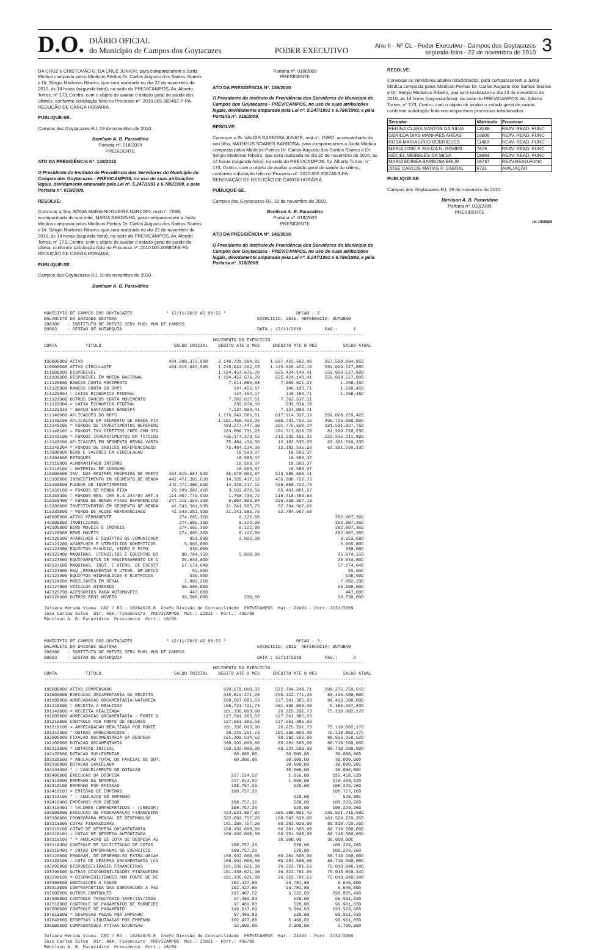D.O.
DIÁRIO OFICIAL
do Município de Campos dos Goytacazes
PODER EXECUTIVO
Ano II - Nº CL - Poder Executivo - Campos dos Goytacazes
segunda-feira - 22 de novembro de 2010
3
DA CRUZ e CRISTOVÃO G. DA CRUZ JUNIOR, para comparecerem a Junta Médica composta pelos Médicos-Peritos Dr. Carlos Augusto dos Santos Soares e Dr. Sérgio Medeiros Ribeiro, que será realizada no dia 22 de novembro de 2010, às 14 horas (segunda-feira), na sede do PREVICAMPOS, Av. Alberto Torres, n° 173, Centro, com o objeto de avaliar o estado geral de saúde dos últimos, conforme solicitação feito no Processo nº. 2010.005.005402-P-PA-REDUÇÃO DE CARGA HORÁRIA.
PUBLIQUE-SE.
Campos dos Goytacazes-RJ, 19 de novembro de 2010.
Benilson A. B. Paravidino
Portaria nº. 018/2009
PRESIDENTE
ATO DA PRESIDÊNCIA Nº. 138/2010
O Presidente do Instituto de Previdência dos Servidores do Município de Campos dos Goytacazes - PREVICAMPOS, no uso de suas atribuições legais, devidamente amparado pela Lei nº. 5.247/1991 e 6.786/1999, e pela Portaria nº. 018/2009,
RESOLVE:
Convocar a Sra, SÔNIA MARIA NOGUEIRA NARCISO, mat.n°: 7038, acompanhada de sua mãe, MARIA SARDINHA, para comparecerem a Junta Médica composta pelos Médicos-Peritos Dr. Carlos Augusto dos Santos Soares e Dr. Sérgio Medeiros Ribeiro, que será realizada no dia 22 de novembro de 2010, às 14 horas (segunda-feira), na sede do PREVICAMPOS, Av. Alberto Torres, n° 173, Centro, com o objeto de avaliar o estado geral de saúde da última, conforme solicitação feito no Processo nº. 2010.005.006803-8-PA-REDUÇÃO DE CARGA HORÁRIA.
PUBLIQUE-SE.
Campos dos Goytacazes-RJ, 19 de novembro de 2010.
Benilson A. B. Paravidino
Portaria nº. 018/2009
PRESIDENTE
ATO DA PRESIDÊNCIA Nº. 139/2010
O Presidente do Instituto de Previdência dos Servidores do Município de Campos dos Goytacazes - PREVICAMPOS, no uso de suas atribuições legais, devidamente amparado pela Lei nº. 5.247/1991 e 6.786/1999, e pela Portaria nº. 018/2009,
RESOLVE:
Convocar o Sr, VALDIR BARBOSA JUNIOR, mat.n°: 15867, acompanhado de seu filho, MATHEUS SOARES BARBOSA, para comparecerem a Junta Médica composta pelos Médicos-Peritos Dr. Carlos Augusto dos Santos Soares e Dr. Sérgio Medeiros Ribeiro, que será realizada no dia 22 de novembro de 2010, às 14 horas (segunda-feira), na sede do PREVICAMPOS, Av. Alberto Torres, n° 173, Centro, com o objeto de avaliar o estado geral de saúde do último, conforme solicitação feito no Processo nº. 2010.005.005740-3-PA-RENOVAÇÃO DE REDUÇÃO DE CARGA HORÁRIA.
PUBLIQUE-SE.
Campos dos Goytacazes-RJ, 19 de novembro de 2010.
Benilson A. B. Paravidino
Portaria nº. 018/2009
PRESIDENTE
ATO DA PRESIDÊNCIA Nº. 140/2010
O Presidente do Instituto de Previdência dos Servidores do Município de Campos dos Goytacazes - PREVICAMPOS, no uso de suas atribuições legais, devidamente amparado pela Lei nº. 5.247/1991 e 6.786/1999, e pela Portaria nº. 018/2009,
RESOLVE:
Convocar os servidores abaixo relacionados, para comparecerem a Junta Médica composta pelos Médicos-Peritos Dr. Carlos Augusto dos Santos Soares e Dr. Sérgio Medeiros Ribeiro, que será realizada no dia 22 de novembro de 2010, às 14 horas (segunda-feira), na sede do PREVICAMPOS, Av. Alberto Torres, n° 173, Centro, com o objeto de avaliar o estado geral de saúde, conforme solicitação feito nos respectivos processos relacionados:
| Servidor | Matrícula | Processo |
| --- | --- | --- |
| REGINA CLARA SANTOS DA SILVA | 13136 | REAV. READ. FUNC |
| GENILDA DIAS MANHÃES ARÊAS | 16806 | REAV. READ. FUNC |
| ROSA MARIA LÍRIO RODRIGUES | 11489 | REAV. READ. FUNC |
| MARIA JOSÉ E SOUZA N. GOMES | 7676 | REAV. READ. FUNC |
| GECIEL MEIRELES DA SILVA | 18693 | REAV. READ. FUNC |
| MARIA EDINÉA BARBOSA BRUM | 16737 | REAV.READ.FUNC |
| JOSÉ CARLOS MATIAS P. CABRAL | 6731 | AVALIAÇÃO |
PUBLIQUE-SE.
Campos dos Goytacazes-RJ, 19 de novembro de 2010.
Benilson A. B. Paravidino
Portaria nº. 018/2009
PRESIDENTE
Id: 1050626
MUNICIPIO DE CAMPOS DOS GOYTACAZES             * 12/11/2010 AS 08:52 *                           OPCAO : 3
BALANCETE DA UNIDADE GESTORA                                                      EXERCICIO: 2010  REFERENCIA: OUTUBRO
200300   - INSTITUTO DE PREVID SERV PUBL MUN DE CAMPOS
00003    - GESTAO DE AUTARQUIA                                                    DATA : 12/11/2010         PAG.:      1
---------------------------------------------------------------------------------------------------------------------------
                                                                 MOVIMENTO DO EXERCICIO
CONTA           TITULO                            SALDO INICIAL    DEBITO ATE O MES     CREDITO ATE O MES          SALDO ATUAL
---------------------------------------------------------------------------------------------------------------------------

100000000 ATIVO                                 484.290.372,90D    2.140.720.384,85    1.667.422.662,90     957.588.094,85D
110000000 ATIVO CIRCULANTE                      484.015.687,54D    1.220.042.262,53    1.145.028.422,19     559.029.527,88D
111000000 DISPONIVEL                                               1.184.453.676,29      625.424.148,41     559.029.527,88D
111100000 DISPONIVEL EM MOEDA NACIONAL                             1.184.453.676,29      625.424.148,41     559.029.527,88D
111120000 BANCOS CONTA MOVIMENTO                                       7.511.089,68        7.509.821,22           1.268,46D
111120800 BANCOS CONTA DO RPPS                                           147.452,17          146.183,71           1.268,46D
111120804 = CAIXA ECONOMICA FEDERAL                                      147.452,17          146.183,71           1.268,46D
111129900 OUTROS BANCOS CONTA MOVIMENTO                                7.363.637,51        7.363.637,51
111129904 = CAIXA ECONOMICA FEDERAL                                      239.634,10          239.634,10
111129933 = BANCO SANTANDER BANESPA                                    7.124.003,41        7.124.003,41
111140000 APLICACOES DO RPPS                                       1.176.942.586,61      617.914.327,19     559.028.259,42D
111140100 APLICACAO EM SEGMENTO DE RENDA FIX                       1.101.458.452,25      605.731.792,16     495.726.660,09D
111140106 = FUNDOS DE INVESTIMENTOS REFERENC                         483.277.447,90      291.775.620,14     191.501.827,76D
111140107 = FUNDOS INV.DIREITOS CRED.CMN 379                         183.006.731,23      101.717.010,70      81.289.720,53D
111140108 = FUNDOS INVENSTIMENTOS EM TITULOS                         435.174.273,12      212.239.161,32     222.935.111,80D
111140200 APLICACOES EM SEGMENTO RENDA VARIA                          75.484.134,36       12.182.535,03      63.301.599,33D
111140204 = FUNDOS DE INDICES REFERENCIADOS                           75.484.134,36       12.182.535,03      63.301.599,33D
113000000 BENS E VALORES EM CIRCULACAO                                    18.583,37           18.583,37
113100000 ESTOQUES                                                        18.583,37           18.583,37
113110000 ALMOXARIFADO INTERNO                                            18.583,37           18.583,37
113110100 = MATERIAL DE CONSUMO                                           18.583,37           18.583,37
115000000 INV. DOS REGIMES PROPRIOS DE PREVI    484.015.687,54D       35.570.002,87      519.585.690,41
115100000 INSVESTIMENTO EM SEGMENTO DE RENDA    442.472.305,61D       14.328.417,12      456.800.722,73
115150000 FUNDOS DE INVETIMENTOS                442.472.305,61D       14.328.417,12      456.800.722,73
115150100 = FUNDOS DE RENDA FIXA                 79.899.002,41D        3.562.879,56       83.461.881,97
115150300 = FUNDOS-RES. CMN N.3.244/04 ART.3    114.657.749,91D        1.760.733,72      116.418.483,63
115150400 = FUNDO DE RENDA FIXAS REFERENCIAD    247.915.553,29D        9.004.803,84      256.920.357,13
115200000 INVESTIMENTOS EM SEGMENTO DE RENDA     41.543.381,93D       21.241.585,75       62.784.967,68
115230000 = FUNDO DE ACOES REFERENCIADO          41.543.381,93D       21.241.585,75       62.784.967,68
140000000 ATIVO PERMANENTE                          274.685,36D            8.122,00                             282.807,36D
142000000 IMOBILIZADO                               274.685,36D            8.122,00                             282.807,36D
142100000 BENS MOVEIS E IMOVEIS                     274.685,36D            8.122,00                             282.807,36D
142120000 BENS MOVEIS                               274.685,36D            8.122,00                             282.807,36D
142120600 APARELHOS E EQUIPTOS DE COMUNICACA            851,68D            2.802,00                               3.653,68D
142121200 APARELHOS E UTENSILIOS DOMESTICOS           5.065,80D                                                   5.065,80D
142123300 EQUIPTOS P/AUDIO, VIDEO E FOTO                330,00D                                                     330,00D
142123400 MAQUINAS, UTENSILIOS E EQUIPTOS DI         80.784,15D            5.090,00                              85.874,15D
142123500 EQUIPAMENTOS DE PROCESSAMENTO DE D         25.634,00D                                                  25.634,00D
142123600 MAQUINAS, INST. E UTENS. DE ESCRIT         57.174,64D                                                  57.174,64D
142123800 MAQ.,FERRAMENTAS E UTENS. DE OFICI             59,99D                                                      59,99D
142123900 EQUIPTOS HIDRAULICOS E ELETRICOS              535,90D                                                     535,90D
142124200 MOBILIARIO EM GERAL                         7.802,20D                                                   7.802,20D
142124800 VEICULOS DIVERSOS                          56.500,00D                                                  56.500,00D
142125700 ACESSORIOS PARA AUTOMOVEIS                    447,00D                                                     447,00D
142129900 OUTROS BENS MOVEIS                         39.500,00D              230,00                              39.730,00D

Juliana Mérida Viana  CRC / RJ - 102649/0-8  Chefe Divisão de Contabilidade  PREVICAMPOS  Mat.: 22491 - Port. 2131/2009
José Carlos Silva  Dir. Adm. Financeiro  PREVICAMPOS  Mat.: 21811 - Port.: 495/09
Benilson A. B. Paravidino  Presidente  Port.: 18/09
MUNICIPIO DE CAMPOS DOS GOYTACAZES             * 12/11/2010 AS 08:52 *                           OPCAO : 3
BALANCETE DA UNIDADE GESTORA                                                      EXERCICIO: 2010  REFERENCIA: OUTUBRO
200300   - INSTITUTO DE PREVID SERV PUBL MUN DE CAMPOS
00003    - GESTAO DE AUTARQUIA                                                    DATA : 12/11/2010         PAG.:      2
---------------------------------------------------------------------------------------------------------------------------
                                                                 MOVIMENTO DO EXERCICIO
CONTA           TITULO                            SALDO INICIAL    DEBITO ATE O MES     CREDITO ATE O MES          SALDO ATUAL
---------------------------------------------------------------------------------------------------------------------------

190000000 ATIVO COMPENSADO                                           920.670.000,32      522.394.240,71     398.275.759,61D
191000000 EXECUCAO ORCAMENTARIA DA RECEITA                           335.619.271,26      255.122.771,26      80.496.500,00D
191100000 ARRECADACAO ORCAMENTARIA-NATUREZA                          208.057.885,63      127.561.385,63      80.496.500,00D
191110000 = RECEITA A REALIZAR                                       106.721.791,73      101.336.093,90       5.385.697,83D
191140000 = RECEITA REALIZADA                                        101.336.093,90       26.225.291,73      75.110.802,17D
191200000 ARRECADACAO ORCAMENTARIA - FONTE D                         127.561.385,63      127.561.385,63
191210000 CONTROLE POR FONTE DE RECURSO                              127.561.385,63      127.561.385,63
191210100 = ARRECADACAO REALIZADA POR FONTE                          101.336.093,90       26.225.291,73      75.110.802,17D
191219900 * OUTRAS ARRECADACOES                                       26.225.291,73      101.336.093,90      75.110.802,17C
192000000 FIXACAO ORCAMENTARIA DA DESPESA                            161.209.514,52       80.282.556,00      80.926.958,52D
192100000 DOTACAO ORCAMENTARIA                                       160.992.000,00       80.281.500,00      80.710.500,00D
192110000 = DOTACAO INICIAL                                          160.932.000,00       80.221.500,00      80.710.500,00D
192120000 DOTACAO SUPLEMENTAR                                            60.000,00           30.000,00          30.000,00D
192120500 = ANULACAO TOTAL OU PARCIAL DE DOT.                            60.000,00           30.000,00          30.000,00D
192190000 DOTACAO CANCELADA                                                                  30.000,00          30.000,00C
192190300 * = CANCELAMENTO DE DOTACAO                                                        30.000,00          30.000,00C
192400000 EXECUCAO DA DESPESA                                           217.514,52            1.056,00         216.458,52D
192410000 EMPENHO DA DESPESA                                            217.514,52            1.056,00         216.458,52D
192410100 EMPENHO POR EMISSAO                                           108.757,26              528,00         108.229,26D
192410101 = EMISSAO DE EMPENHO                                          108.757,26                             108.757,26D
192410109 * = ANULACAO DE EMPENHO                                                               528,00             528,00C
192410400 EMPENHOS POR CREDOR                                           108.757,26              528,00         108.229,26D
192410401 = VALORES COMPROMETIDOS - (CREDOR)                            108.757,26              528,00         108.229,26D
193000000 EXECUCAO DE PROGRAMACAO FINANCEIRA                         423.531.807,02      186.980.091,42     236.551.715,60D
193100000 CRONOGRAMA MENSAL DE DESEMBOLSO                            322.092.757,26      160.563.528,00     161.529.229,26D
193110000 COTAS FINANCEIRAS                                          161.100.757,26       80.282.028,00      80.818.729,26D
193110100 COTAS DE DESPESA ORCAMENTARIA                              160.992.000,00       80.281.500,00      80.710.500,00D
193110101 = COTAS DE DESPESA AUTORIZADA                              160.992.000,00       80.251.500,00      80.740.500,00D
193110109 * = ANULACAO DE COTA DE DESPESA AU                                              30.000,00          30.000,00C
193110400 CONTROLE DE SOLICITACAO DE COTAS                              108.757,26              528,00         108.229,26D
193110401 = COTAS EMPENHADAS DO EXERCICIO                               108.757,26              528,00         108.229,26D
193120000 PROGRAM. DE DESEMBOLSO EXTRA-ORCAM                         160.992.000,00       80.281.500,00      80.710.500,00D
193120100 = COTA DE DESPESA ORCAMENTARIA (CO                         160.992.000,00       80.281.500,00      80.710.500,00D
193200000 DISPONIBILIDADES FINANCEIRAS                               101.336.621,90       26.322.781,56      75.013.840,34D
193290000 OUTRAS DISPONIBILIDADES FINANCEIRA                         101.336.621,90       26.322.781,56      75.013.840,34D
193290100 = DISPONIBILIDADES POR FONTE DE RE                         101.336.621,90       26.322.781,56      75.013.840,34D
193300000 OBRIGACOES A PAGAR                                            102.427,86           93.781,86           8.646,00D
193310000 CONTRAPARTIDA DAS OBRIGACOES A PAG                            102.427,86           93.781,86           8.646,00D
197000000 OUTROS CONTROLES                                              297.407,52            6.522,03         290.885,49D
197500000 CONTROLE TRIBUTARIO-IRRF/ISS/INSS                              97.489,83              528,00          96.961,83D
197510000 CONTROLE DE PAGAMENTOS DE FORNECED                             97.489,83              528,00          96.961,83D
197600000 CONTROLE DE PAGAMENTO                                         199.917,69            5.994,03         193.923,66D
197610000 = DESPESAS PAGAS POR EMPENHO                                   97.489,83              528,00          96.961,83D
197640000 DESPESAS LIQUIDADAS POR EMPENHO                               102.427,86            5.466,03          96.961,83D
199000000 COMPENSACOES ATIVAS DIVERSAS                                   12.000,00            2.300,00           9.700,00D

Juliana Mérida Viana  CRC / RJ - 102649/0-8  Chefe Divisão de Contabilidade  PREVICAMPOS  Mat.: 22491 - Port. 2131/2009
José Carlos Silva  Dir. Adm. Financeiro  PREVICAMPOS  Mat.: 21811 - Port.: 495/09
Benilson A. B. Paravidino  Presidente  Port.: 18/09